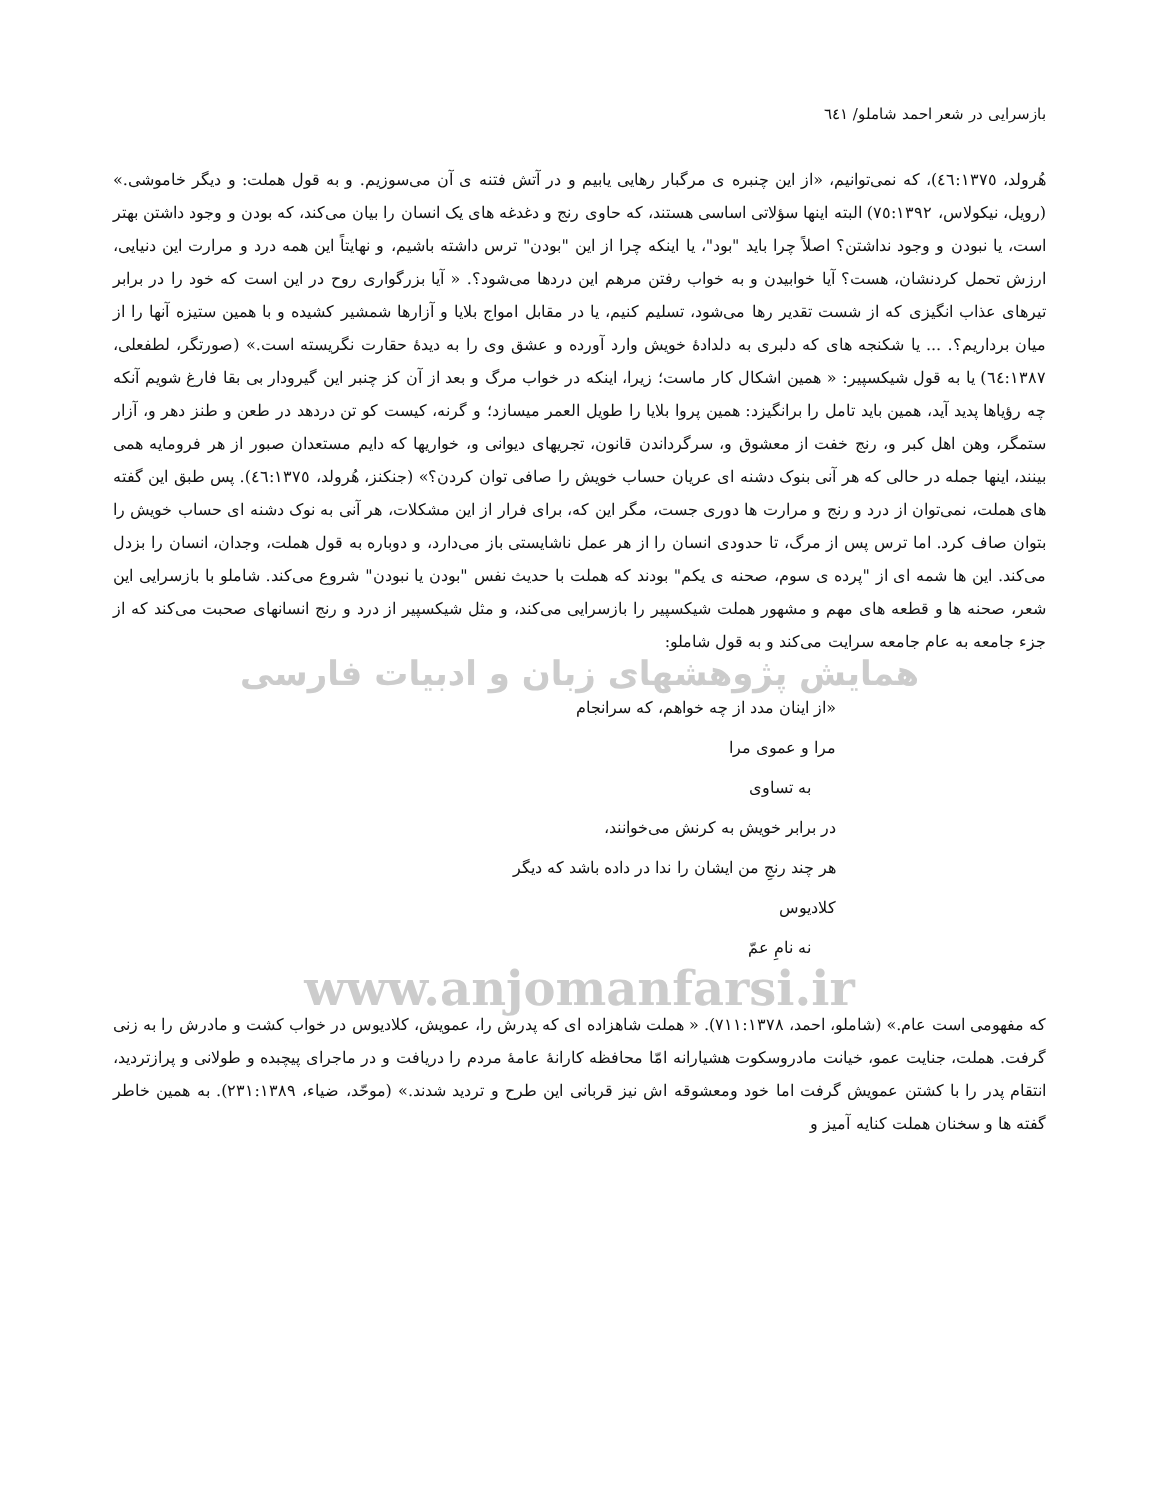بازسرایی در شعر احمد شاملو/ ٦٤١
هُرولد، ٤٦:١٣٧٥)، که نمی‌توانیم، «از این چنبره ی مرگبار رهایی یابیم و در آتش فتنه ی آن می‌سوزیم. و به قول هملت: و دیگر خاموشی.» (رویل، نیکولاس، ٧٥:١٣٩٢) البته اینها سؤلاتی اساسی هستند، که حاوی رنج و دغدغه های یک انسان را بیان می‌کند، که بودن و وجود داشتن بهتر است، یا نبودن و وجود نداشتن؟ اصلاً چرا باید "بود"، یا اینکه چرا از این "بودن" ترس داشته باشیم، و نهایتاً این همه درد و مرارت این دنیایی، ارزش تحمل کردنشان، هست؟ آیا خوابیدن و به خواب رفتن مرهم این دردها می‌شود؟. « آیا بزرگواری روح در این است که خود را در برابر تیرهای عذاب انگیزی که از شست تقدیر رها می‌شود، تسلیم کنیم، یا در مقابل امواج بلایا و آزارها شمشیر کشیده و با همین ستیزه آنها را از میان برداریم؟. ... یا شکنجه های که دلبری به دلدادهٔ خویش وارد آورده و عشق وی را به دیدهٔ حقارت نگریسته است.» (صورتگر، لطفعلی، ٦٤:١٣٨٧) یا به قول شیکسپیر: « همین اشکال کار ماست؛ زیرا، اینکه در خواب مرگ و بعد از آن کز چنبر این گیرودار بی بقا فارغ شویم آنکه چه رؤیاها پدید آید، همین باید تامل را برانگیزد: همین پروا بلایا را طویل العمر میسازد؛ و گرنه، کیست کو تن دردهد در طعن و طنز دهر و، آزار ستمگر، وهن اهل کبر و، رنج خفت از معشوق و، سرگرداندن قانون، تجریهای دیوانی و، خواریها که دایم مستعدان صبور از هر فرومایه همی بینند، اینها جمله در حالی که هر آنی بنوک دشنه ای عریان حساب خویش را صافی توان کردن؟» (جنکنز، هُرولد، ٤٦:١٣٧٥). پس طبق این گفته های هملت، نمی‌توان از درد و رنج و مرارت ها دوری جست، مگر این که، برای فرار از این مشکلات، هر آنی به نوک دشنه ای حساب خویش را بتوان صاف کرد. اما ترس پس از مرگ، تا حدودی انسان را از هر عمل ناشایستی باز می‌دارد، و دوباره به قول هملت، وجدان، انسان را بزدل می‌کند. این ها شمه ای از "پرده ی سوم، صحنه ی یکم" بودند که هملت با حدیث نفس "بودن یا نبودن" شروع می‌کند. شاملو با بازسرایی این شعر، صحنه ها و قطعه های مهم و مشهور هملت شیکسپیر را بازسرایی می‌کند، و مثل شیکسپیر از درد و رنج انسانهای صحبت می‌کند که از جزء جامعه به عام جامعه سرایت می‌کند و به قول شاملو:
همایش پژوهشهای زبان و ادبیات فارسی
«از اینان مدد از چه خواهم، که سرانجام
مرا و عموی مرا
به تساوی
در برابر خویش به کرنش می‌خوانند،
هر چند رنجِ من ایشان را ندا در داده باشد که دیگر
کلادیوس
نه نامِ عمّ
www.anjomanfarsi.ir
که مفهومی است عام.» (شاملو، احمد، ٧١١:١٣٧٨). « هملت شاهزاده ای که پدرش را، عمویش، کلادیوس در خواب کشت و مادرش را به زنی گرفت. هملت، جنایت عمو، خیانت مادروسکوت هشیارانه امّا محافظه کارانهٔ عامهٔ مردم را دریافت و در ماجرای پیچبده و طولانی و پرازتردید، انتقام پدر را با کشتن عمویش گرفت اما خود ومعشوقه اش نیز قربانی این طرح و تردید شدند.» (موحّد، ضیاء، ٢٣١:١٣٨٩). به همین خاطر گفته ها و سخنان هملت کنایه آمیز و